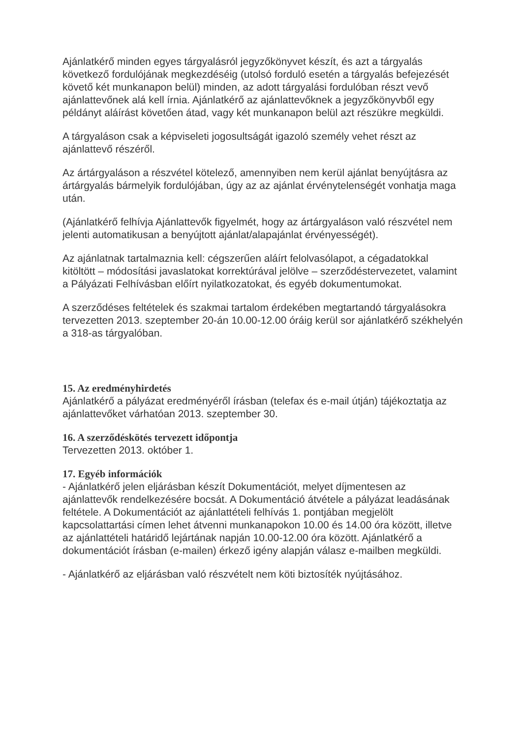Ajánlatkérő minden egyes tárgyalásról jegyzőkönyvet készít, és azt a tárgyalás következő fordulójának megkezdéséig (utolsó forduló esetén a tárgyalás befejezését követő két munkanapon belül) minden, az adott tárgyalási fordulóban részt vevő ajánlattevőnek alá kell írnia. Ajánlatkérő az ajánlattevőknek a jegyzőkönyvből egy példányt aláírást követően átad, vagy két munkanapon belül azt részükre megküldi.
A tárgyaláson csak a képviseleti jogosultságát igazoló személy vehet részt az ajánlattevő részéről.
Az ártárgyaláson a részvétel kötelező, amennyiben nem kerül ajánlat benyújtásra az ártárgyalás bármelyik fordulójában, úgy az az ajánlat érvénytelenségét vonhatja maga után.
(Ajánlatkérő felhívja Ajánlattevők figyelmét, hogy az ártárgyaláson való részvétel nem jelenti automatikusan a benyújtott ajánlat/alapajánlat érvényességét).
Az ajánlatnak tartalmaznia kell: cégszerűen aláírt felolvasólapot, a cégadatokkal kitöltött – módosítási javaslatokat korrektúrával jelölve – szerződéstervezetet, valamint a Pályázati Felhívásban előírt nyilatkozatokat, és egyéb dokumentumokat.
A szerződéses feltételek és szakmai tartalom érdekében megtartandó tárgyalásokra tervezetten 2013. szeptember 20-án 10.00-12.00 óráig kerül sor ajánlatkérő székhelyén a 318-as tárgyalóban.
15. Az eredményhirdetés
Ajánlatkérő a pályázat eredményéről írásban (telefax és e-mail útján) tájékoztatja az ajánlattevőket várhatóan 2013. szeptember 30.
16. A szerződéskötés tervezett időpontja
Tervezetten 2013. október 1.
17. Egyéb információk
- Ajánlatkérő jelen eljárásban készít Dokumentációt, melyet díjmentesen az ajánlattevők rendelkezésére bocsát. A Dokumentáció átvétele a pályázat leadásának feltétele. A Dokumentációt az ajánlattételi felhívás 1. pontjában megjelölt kapcsolattartási címen lehet átvenni munkanapokon 10.00 és 14.00 óra között, illetve az ajánlattételi határidő lejártának napján 10.00-12.00 óra között. Ajánlatkérő a dokumentációt írásban (e-mailen) érkező igény alapján válasz e-mailben megküldi.
- Ajánlatkérő az eljárásban való részvételt nem köti biztosíték nyújtásához.